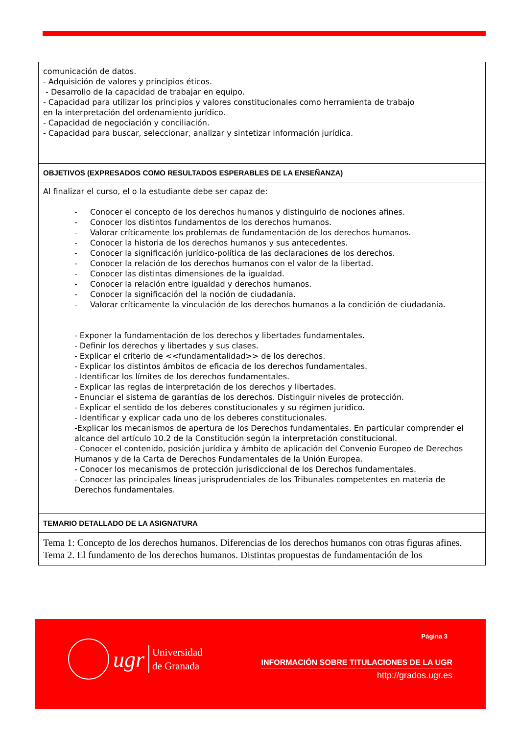| comunicación de datos. - Adquisición de valores y principios éticos. - Desarrollo de la capacidad de trabajar en equipo. - Capacidad para utilizar los principios y valores constitucionales como herramienta de trabajo en la interpretación del ordenamiento jurídico. - Capacidad de negociación y conciliación. - Capacidad para buscar, seleccionar, analizar y sintetizar información jurídica. |
| OBJETIVOS (EXPRESADOS COMO RESULTADOS ESPERABLES DE LA ENSEÑANZA) |
| Al finalizar el curso, el o la estudiante debe ser capaz de: - Conocer el concepto de los derechos humanos y distinguirlo de nociones afines. - Conocer los distintos fundamentos de los derechos humanos. - Valorar críticamente los problemas de fundamentación de los derechos humanos. - Conocer la historia de los derechos humanos y sus antecedentes. - Conocer la significación jurídico-política de las declaraciones de los derechos. - Conocer la relación de los derechos humanos con el valor de la libertad. - Conocer las distintas dimensiones de la igualdad. - Conocer la relación entre igualdad y derechos humanos. - Conocer la significación del la noción de ciudadanía. - Valorar críticamente la vinculación de los derechos humanos a la condición de ciudadanía. - Exponer la fundamentación de los derechos y libertades fundamentales. - Definir los derechos y libertades y sus clases. - Explicar el criterio de <<fundamentalidad>> de los derechos. - Explicar los distintos ámbitos de eficacia de los derechos fundamentales. - Identificar los límites de los derechos fundamentales. - Explicar las reglas de interpretación de los derechos y libertades. - Enunciar el sistema de garantías de los derechos. Distinguir niveles de protección. - Explicar el sentido de los deberes constitucionales y su régimen jurídico. - Identificar y explicar cada uno de los deberes constitucionales. -Explicar los mecanismos de apertura de los Derechos fundamentales. En particular comprender el alcance del artículo 10.2 de la Constitución según la interpretación constitucional. - Conocer el contenido, posición jurídica y ámbito de aplicación del Convenio Europeo de Derechos Humanos y de la Carta de Derechos Fundamentales de la Unión Europea. - Conocer los mecanismos de protección jurisdiccional de los Derechos fundamentales. - Conocer las principales líneas jurisprudenciales de los Tribunales competentes en materia de Derechos fundamentales. |
| TEMARIO DETALLADO DE LA ASIGNATURA |
| Tema 1: Concepto de los derechos humanos. Diferencias de los derechos humanos con otras figuras afines. Tema 2. El fundamento de los derechos humanos. Distintas propuestas de fundamentación de los |
ugr
Universidad
de Granada
Página 3
INFORMACIÓN SOBRE TITULACIONES DE LA UGR
http://grados.ugr.es